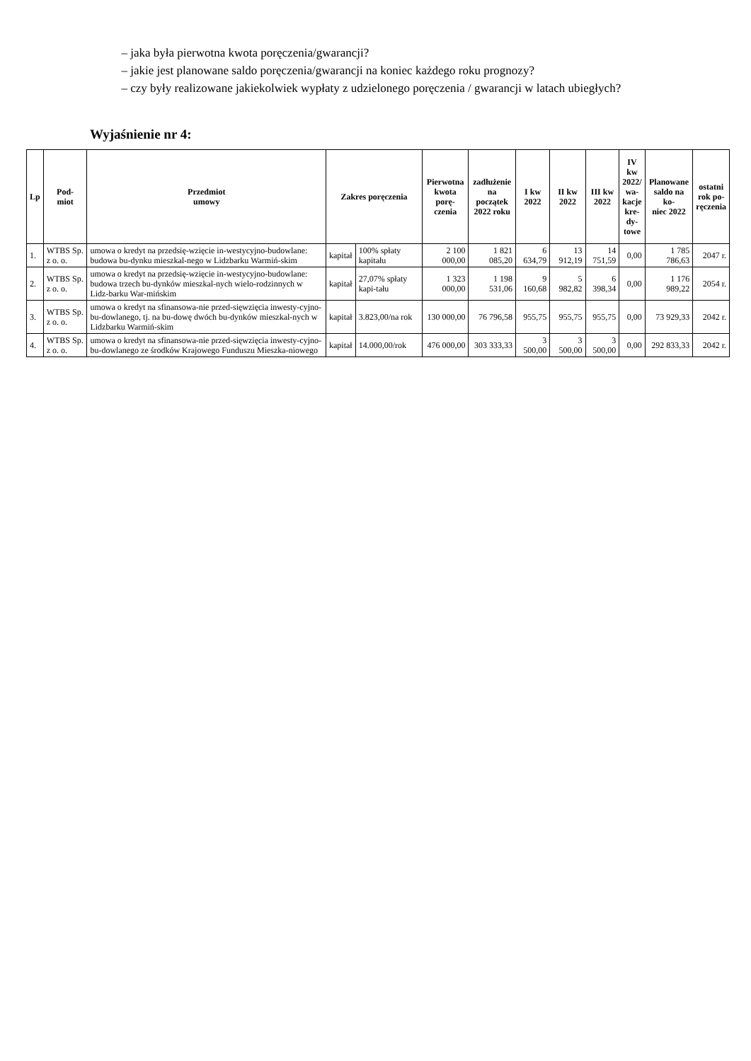– jaka była pierwotna kwota poręczenia/gwarancji?
– jakie jest planowane saldo poręczenia/gwarancji na koniec każdego roku prognozy?
– czy były realizowane jakiekolwiek wypłaty z udzielonego poręczenia / gwarancji w latach ubiegłych?
Wyjaśnienie nr 4:
| Lp | Pod- miot | Przedmiot umowy | Zakres poręczenia | | Pierwotna kwota porę- czenia | zadłużenie na początek 2022 roku | I kw 2022 | II kw 2022 | III kw 2022 | IV kw 2022/ wa- kacje kre- dy- towe | Planowane saldo na ko- niec 2022 | ostatni rok po- ręczenia |
| --- | --- | --- | --- | --- | --- | --- | --- | --- | --- | --- | --- | --- |
| 1. | WTBS Sp. z o. o. | umowa o kredyt na przedsię-wzięcie in-westycyjno-budowlane: budowa bu-dynku mieszkal-nego w Lidzbarku Warmiń-skim | kapitał | 100% spłaty kapitału | 2 100 000,00 | 1 821 085,20 | 6 634,79 | 13 912,19 | 14 751,59 | 0,00 | 1 785 786,63 | 2047 r. |
| 2. | WTBS Sp. z o. o. | umowa o kredyt na przedsię-wzięcie in-westycyjno-budowlane: budowa trzech bu-dynków mieszkal-nych wielo-rodzinnych w Lidz-barku War-mińskim | kapitał | 27,07% spłaty kapi-tału | 1 323 000,00 | 1 198 531,06 | 9 160,68 | 5 982,82 | 6 398,34 | 0,00 | 1 176 989,22 | 2054 r. |
| 3. | WTBS Sp. z o. o. | umowa o kredyt na sfinansowa-nie przed-sięwzięcia inwesty-cyjno-bu-dowlanego, tj. na bu-dowę dwóch bu-dynków mieszkal-nych w Lidzbarku Warmiń-skim | kapitał | 3.823,00/na rok | 130 000,00 | 76 796,58 | 955,75 | 955,75 | 955,75 | 0,00 | 73 929,33 | 2042 r. |
| 4. | WTBS Sp. z o. o. | umowa o kredyt na sfinansowa-nie przed-sięwzięcia inwesty-cyjno-bu-dowlanego ze środków Krajowego Funduszu Mieszka-niowego | kapitał | 14.000,00/rok | 476 000,00 | 303 333,33 | 3 500,00 | 3 500,00 | 3 500,00 | 0,00 | 292 833,33 | 2042 r. |